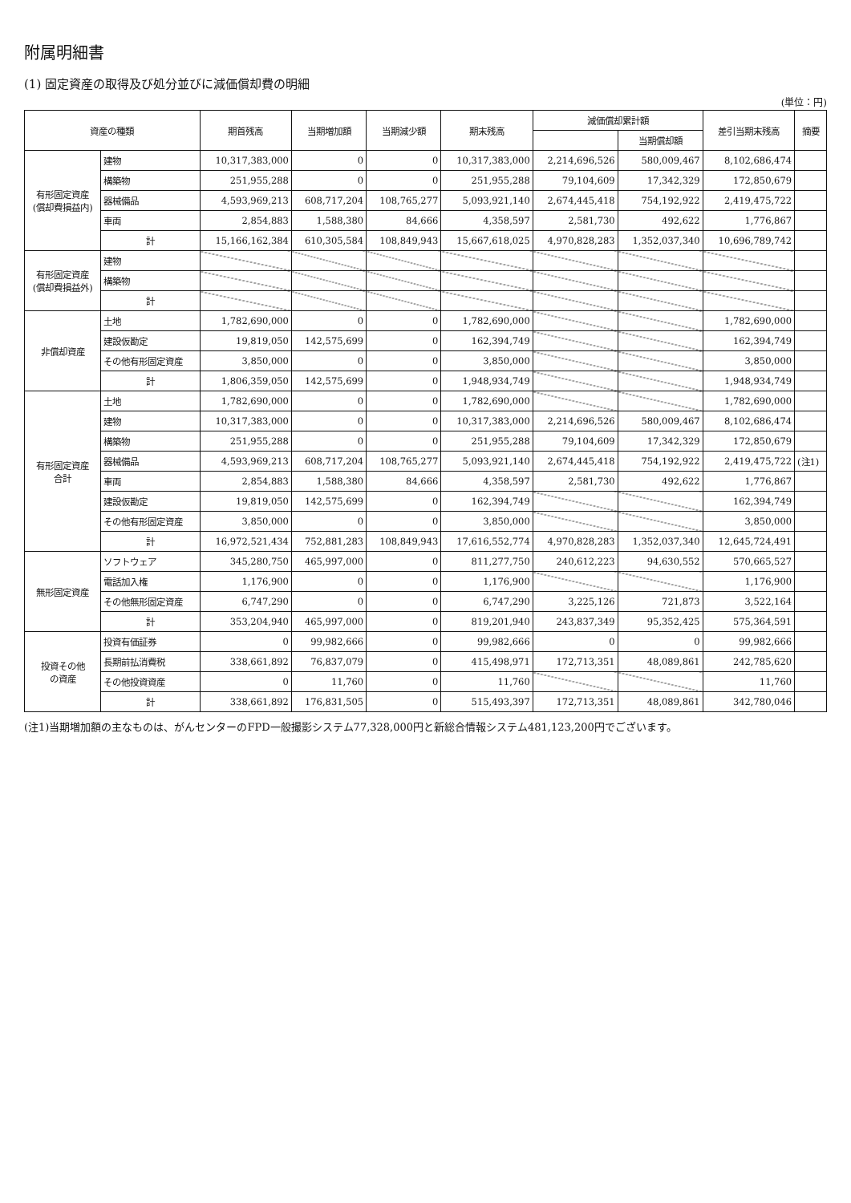附属明細書
(1) 固定資産の取得及び処分並びに減価償却費の明細
(単位：円)
| 資産の種類 | | 期首残高 | 当期増加額 | 当期減少額 | 期末残高 | 減価償却累計額 | | 差引当期末残高 | 摘要 |
| --- | --- | --- | --- | --- | --- | --- | --- | --- | --- |
| | | | | | | | 当期償却額 | | |
| 有形固定資産 (償却費損益内) | 建物 | 10,317,383,000 | 0 | 0 | 10,317,383,000 | 2,214,696,526 | 580,009,467 | 8,102,686,474 | |
| | 構築物 | 251,955,288 | 0 | 0 | 251,955,288 | 79,104,609 | 17,342,329 | 172,850,679 | |
| | 器械備品 | 4,593,969,213 | 608,717,204 | 108,765,277 | 5,093,921,140 | 2,674,445,418 | 754,192,922 | 2,419,475,722 | |
| | 車両 | 2,854,883 | 1,588,380 | 84,666 | 4,358,597 | 2,581,730 | 492,622 | 1,776,867 | |
| | 計 | 15,166,162,384 | 610,305,584 | 108,849,943 | 15,667,618,025 | 4,970,828,283 | 1,352,037,340 | 10,696,789,742 | |
| 有形固定資産 (償却費損益外) | 建物 | | | | | | | | |
| | 構築物 | | | | | | | | |
| | 計 | | | | | | | | |
| 非償却資産 | 土地 | 1,782,690,000 | 0 | 0 | 1,782,690,000 | | | 1,782,690,000 | |
| | 建設仮勘定 | 19,819,050 | 142,575,699 | 0 | 162,394,749 | | | 162,394,749 | |
| | その他有形固定資産 | 3,850,000 | 0 | 0 | 3,850,000 | | | 3,850,000 | |
| | 計 | 1,806,359,050 | 142,575,699 | 0 | 1,948,934,749 | | | 1,948,934,749 | |
| 有形固定資産 合計 | 土地 | 1,782,690,000 | 0 | 0 | 1,782,690,000 | | | 1,782,690,000 | |
| | 建物 | 10,317,383,000 | 0 | 0 | 10,317,383,000 | 2,214,696,526 | 580,009,467 | 8,102,686,474 | |
| | 構築物 | 251,955,288 | 0 | 0 | 251,955,288 | 79,104,609 | 17,342,329 | 172,850,679 | |
| | 器械備品 | 4,593,969,213 | 608,717,204 | 108,765,277 | 5,093,921,140 | 2,674,445,418 | 754,192,922 | 2,419,475,722 | (注1) |
| | 車両 | 2,854,883 | 1,588,380 | 84,666 | 4,358,597 | 2,581,730 | 492,622 | 1,776,867 | |
| | 建設仮勘定 | 19,819,050 | 142,575,699 | 0 | 162,394,749 | | | 162,394,749 | |
| | その他有形固定資産 | 3,850,000 | 0 | 0 | 3,850,000 | | | 3,850,000 | |
| | 計 | 16,972,521,434 | 752,881,283 | 108,849,943 | 17,616,552,774 | 4,970,828,283 | 1,352,037,340 | 12,645,724,491 | |
| 無形固定資産 | ソフトウェア | 345,280,750 | 465,997,000 | 0 | 811,277,750 | 240,612,223 | 94,630,552 | 570,665,527 | |
| | 電話加入権 | 1,176,900 | 0 | 0 | 1,176,900 | | | 1,176,900 | |
| | その他無形固定資産 | 6,747,290 | 0 | 0 | 6,747,290 | 3,225,126 | 721,873 | 3,522,164 | |
| | 計 | 353,204,940 | 465,997,000 | 0 | 819,201,940 | 243,837,349 | 95,352,425 | 575,364,591 | |
| 投資その他 の資産 | 投資有価証券 | 0 | 99,982,666 | 0 | 99,982,666 | 0 | 0 | 99,982,666 | |
| | 長期前払消費税 | 338,661,892 | 76,837,079 | 0 | 415,498,971 | 172,713,351 | 48,089,861 | 242,785,620 | |
| | その他投資資産 | 0 | 11,760 | 0 | 11,760 | | | 11,760 | |
| | 計 | 338,661,892 | 176,831,505 | 0 | 515,493,397 | 172,713,351 | 48,089,861 | 342,780,046 | |
(注1)当期増加額の主なものは、がんセンターのFPD一般撮影システム77,328,000円と新総合情報システム481,123,200円でございます。